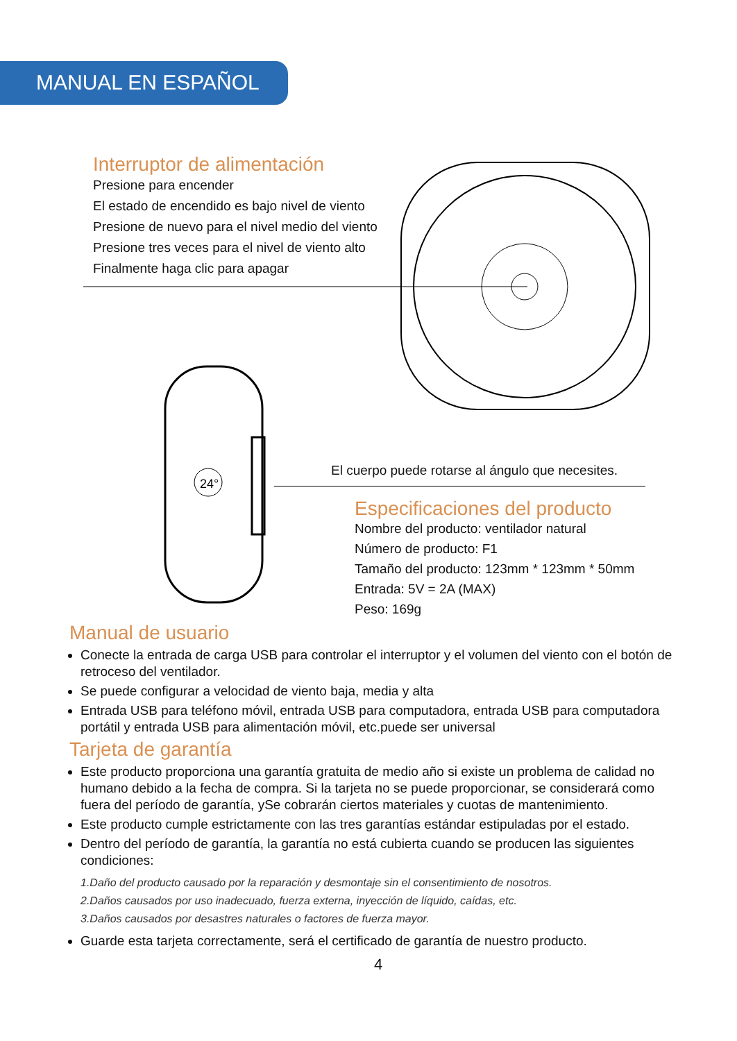MANUAL EN ESPAÑOL
Interruptor de alimentación
Presione para encender
El estado de encendido es bajo nivel de viento
Presione de nuevo para el nivel medio del viento
Presione tres veces para el nivel de viento alto
Finalmente haga clic para apagar
24°
El cuerpo puede rotarse al ángulo que necesites.
Especificaciones del producto
Nombre del producto: ventilador natural
Número de producto: F1
Tamaño del producto: 123mm * 123mm * 50mm
Entrada: 5V = 2A (MAX)
Peso: 169g
Manual de usuario
Conecte la entrada de carga USB para controlar el interruptor y el volumen del viento con el botón de retroceso del ventilador.
Se puede configurar a velocidad de viento baja, media y alta
Entrada USB para teléfono móvil, entrada USB para computadora, entrada USB para computadora portátil y entrada USB para alimentación móvil, etc.puede ser universal
Tarjeta de garantía
Este producto proporciona una garantía gratuita de medio año si existe un problema de calidad no humano debido a la fecha de compra. Si la tarjeta no se puede proporcionar, se considerará como fuera del período de garantía, ySe cobrarán ciertos materiales y cuotas de mantenimiento.
Este producto cumple estrictamente con las tres garantías estándar estipuladas por el estado.
Dentro del período de garantía, la garantía no está cubierta cuando se producen las siguientes condiciones:
1.Daño del producto causado por la reparación y desmontaje sin el consentimiento de nosotros.
2.Daños causados por uso inadecuado, fuerza externa, inyección de líquido, caídas, etc.
3.Daños causados por desastres naturales o factores de fuerza mayor.
Guarde esta tarjeta correctamente, será el certificado de garantía de nuestro producto.
4